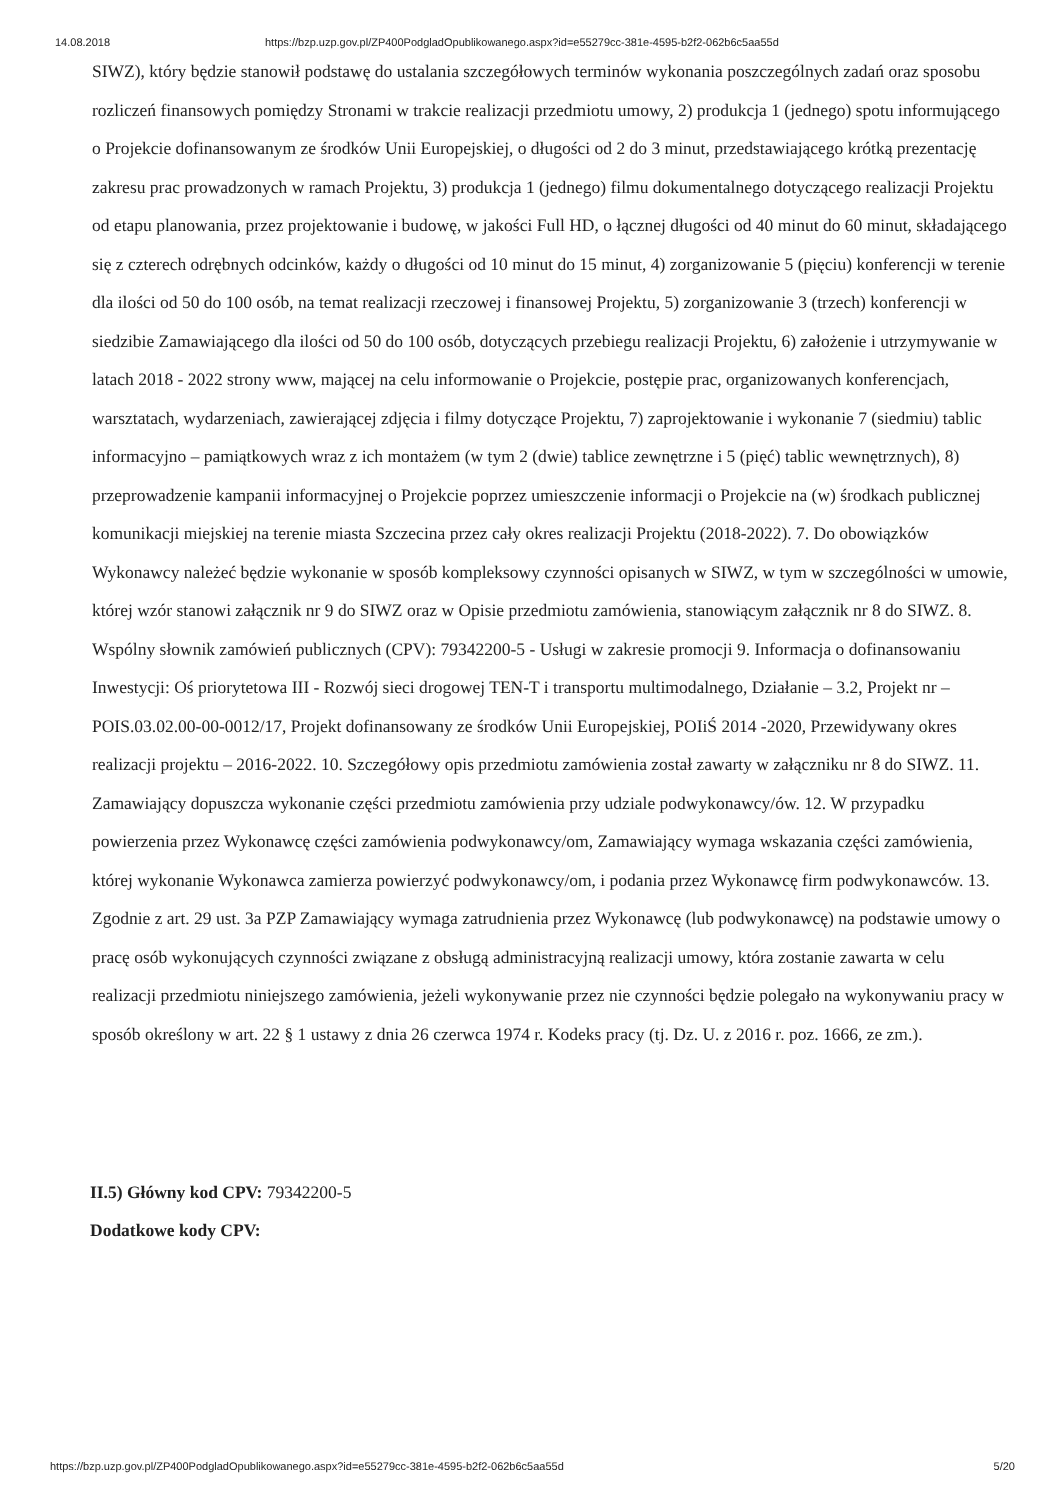14.08.2018 https://bzp.uzp.gov.pl/ZP400PodgladOpublikowanego.aspx?id=e55279cc-381e-4595-b2f2-062b6c5aa55d
SIWZ), który będzie stanowił podstawę do ustalania szczegółowych terminów wykonania poszczególnych zadań oraz sposobu rozliczeń finansowych pomiędzy Stronami w trakcie realizacji przedmiotu umowy, 2) produkcja 1 (jednego) spotu informującego o Projekcie dofinansowanym ze środków Unii Europejskiej, o długości od 2 do 3 minut, przedstawiającego krótką prezentację zakresu prac prowadzonych w ramach Projektu, 3) produkcja 1 (jednego) filmu dokumentalnego dotyczącego realizacji Projektu od etapu planowania, przez projektowanie i budowę, w jakości Full HD, o łącznej długości od 40 minut do 60 minut, składającego się z czterech odrębnych odcinków, każdy o długości od 10 minut do 15 minut, 4) zorganizowanie 5 (pięciu) konferencji w terenie dla ilości od 50 do 100 osób, na temat realizacji rzeczowej i finansowej Projektu, 5) zorganizowanie 3 (trzech) konferencji w siedzibie Zamawiającego dla ilości od 50 do 100 osób, dotyczących przebiegu realizacji Projektu, 6) założenie i utrzymywanie w latach 2018 - 2022 strony www, mającej na celu informowanie o Projekcie, postępie prac, organizowanych konferencjach, warsztatach, wydarzeniach, zawierającej zdjęcia i filmy dotyczące Projektu, 7) zaprojektowanie i wykonanie 7 (siedmiu) tablic informacyjno – pamiątkowych wraz z ich montażem (w tym 2 (dwie) tablice zewnętrzne i 5 (pięć) tablic wewnętrznych), 8) przeprowadzenie kampanii informacyjnej o Projekcie poprzez umieszczenie informacji o Projekcie na (w) środkach publicznej komunikacji miejskiej na terenie miasta Szczecina przez cały okres realizacji Projektu (2018-2022). 7. Do obowiązków Wykonawcy należeć będzie wykonanie w sposób kompleksowy czynności opisanych w SIWZ, w tym w szczególności w umowie, której wzór stanowi załącznik nr 9 do SIWZ oraz w Opisie przedmiotu zamówienia, stanowiącym załącznik nr 8 do SIWZ. 8. Wspólny słownik zamówień publicznych (CPV): 79342200-5 - Usługi w zakresie promocji 9. Informacja o dofinansowaniu Inwestycji: Oś priorytetowa III - Rozwój sieci drogowej TEN-T i transportu multimodalnego, Działanie – 3.2, Projekt nr – POIS.03.02.00-00-0012/17, Projekt dofinansowany ze środków Unii Europejskiej, POIiŚ 2014 -2020, Przewidywany okres realizacji projektu – 2016-2022. 10. Szczegółowy opis przedmiotu zamówienia został zawarty w załączniku nr 8 do SIWZ. 11. Zamawiający dopuszcza wykonanie części przedmiotu zamówienia przy udziale podwykonawcy/ów. 12. W przypadku powierzenia przez Wykonawcę części zamówienia podwykonawcy/om, Zamawiający wymaga wskazania części zamówienia, której wykonanie Wykonawca zamierza powierzyć podwykonawcy/om, i podania przez Wykonawcę firm podwykonawców. 13. Zgodnie z art. 29 ust. 3a PZP Zamawiający wymaga zatrudnienia przez Wykonawcę (lub podwykonawcę) na podstawie umowy o pracę osób wykonujących czynności związane z obsługą administracyjną realizacji umowy, która zostanie zawarta w celu realizacji przedmiotu niniejszego zamówienia, jeżeli wykonywanie przez nie czynności będzie polegało na wykonywaniu pracy w sposób określony w art. 22 § 1 ustawy z dnia 26 czerwca 1974 r. Kodeks pracy (tj. Dz. U. z 2016 r. poz. 1666, ze zm.).
II.5) Główny kod CPV: 79342200-5
Dodatkowe kody CPV:
https://bzp.uzp.gov.pl/ZP400PodgladOpublikowanego.aspx?id=e55279cc-381e-4595-b2f2-062b6c5aa55d 5/20